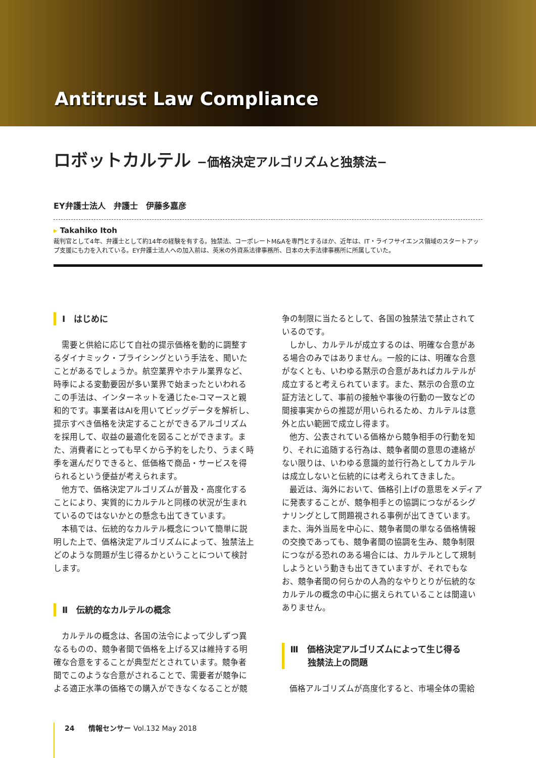Antitrust Law Compliance
ロボットカルテル −価格決定アルゴリズムと独禁法−
EY弁護士法人　弁護士　伊藤多嘉彦
▸ Takahiko Itoh
裁判官として4年、弁護士として約14年の経験を有する。独禁法、コーポレートM&Aを専門とするほか、近年は、IT・ライフサイエンス領域のスタートアップ支援にも力を入れている。EY弁護士法人への加入前は、英米の外資系法律事務所、日本の大手法律事務所に所属していた。
Ⅰ　はじめに
需要と供給に応じて自社の提示価格を動的に調整するダイナミック・プライシングという手法を、聞いたことがあるでしょうか。航空業界やホテル業界など、時季による変動要因が多い業界で始まったといわれるこの手法は、インターネットを通じたe-コマースと親和的です。事業者はAIを用いてビッグデータを解析し、提示すべき価格を決定することができるアルゴリズムを採用して、収益の最適化を図ることができます。また、消費者にとっても早くから予約をしたり、うまく時季を選んだりできると、低価格で商品・サービスを得られるという便益が考えられます。
他方で、価格決定アルゴリズムが普及・高度化することにより、実質的にカルテルと同様の状況が生まれているのではないかとの懸念も出てきています。
本稿では、伝統的なカルテル概念について簡単に説明した上で、価格決定アルゴリズムによって、独禁法上どのような問題が生じ得るかということについて検討します。
Ⅱ　伝統的なカルテルの概念
カルテルの概念は、各国の法令によって少しずつ異なるものの、競争者間で価格を上げる又は維持する明確な合意をすることが典型だとされています。競争者間でこのような合意がされることで、需要者が競争による適正水準の価格での購入ができなくなることが競
争の制限に当たるとして、各国の独禁法で禁止されているのです。
しかし、カルテルが成立するのは、明確な合意がある場合のみではありません。一般的には、明確な合意がなくとも、いわゆる黙示の合意があればカルテルが成立すると考えられています。また、黙示の合意の立証方法として、事前の接触や事後の行動の一致などの間接事実からの推認が用いられるため、カルテルは意外と広い範囲で成立し得ます。
他方、公表されている価格から競争相手の行動を知り、それに追随する行為は、競争者間の意思の連絡がない限りは、いわゆる意識的並行行為としてカルテルは成立しないと伝統的には考えられてきました。
最近は、海外において、価格引上げの意思をメディアに発表することが、競争相手との協調につながるシグナリングとして問題視される事例が出てきています。また、海外当局を中心に、競争者間の単なる価格情報の交換であっても、競争者間の協調を生み、競争制限につながる恐れのある場合には、カルテルとして規制しようという動きも出てきていますが、それでもなお、競争者間の何らかの人為的なやりとりが伝統的なカルテルの概念の中心に据えられていることは間違いありません。
Ⅲ　価格決定アルゴリズムによって生じ得る
　　独禁法上の問題
価格アルゴリズムが高度化すると、市場全体の需給
24　　情報センサー Vol.132 May 2018